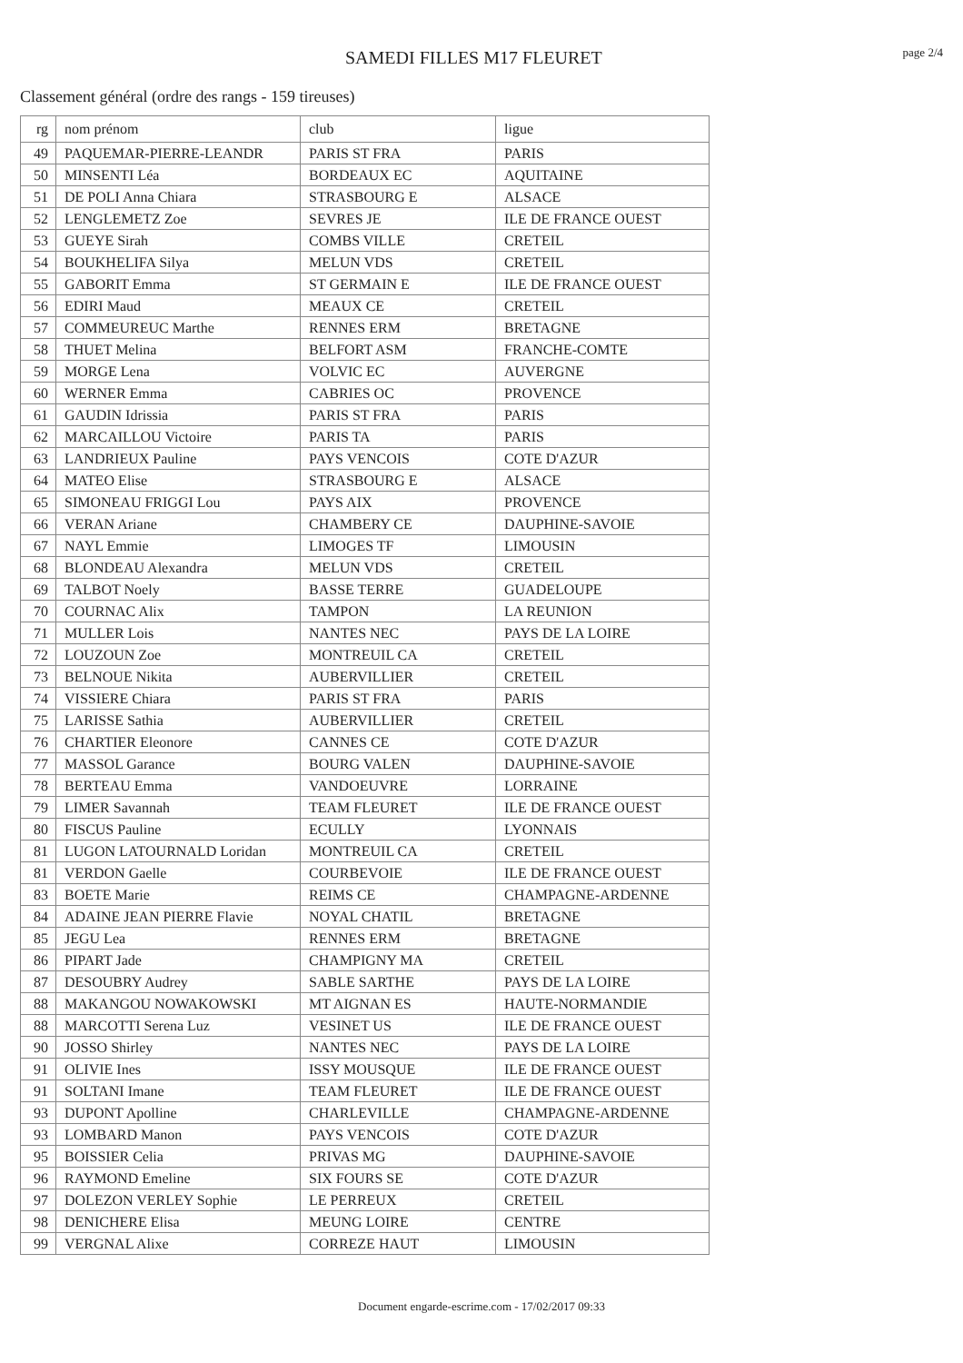SAMEDI FILLES M17 FLEURET
page 2/4
Classement général (ordre des rangs - 159 tireuses)
| rg | nom prénom | club | ligue |
| --- | --- | --- | --- |
| 49 | PAQUEMAR-PIERRE-LEANDR | PARIS ST FRA | PARIS |
| 50 | MINSENTI Léa | BORDEAUX EC | AQUITAINE |
| 51 | DE POLI Anna Chiara | STRASBOURG E | ALSACE |
| 52 | LENGLEMETZ Zoe | SEVRES JE | ILE DE FRANCE OUEST |
| 53 | GUEYE Sirah | COMBS VILLE | CRETEIL |
| 54 | BOUKHELIFA Silya | MELUN VDS | CRETEIL |
| 55 | GABORIT Emma | ST GERMAIN E | ILE DE FRANCE OUEST |
| 56 | EDIRI Maud | MEAUX CE | CRETEIL |
| 57 | COMMEUREUC Marthe | RENNES ERM | BRETAGNE |
| 58 | THUET Melina | BELFORT ASM | FRANCHE-COMTE |
| 59 | MORGE Lena | VOLVIC EC | AUVERGNE |
| 60 | WERNER Emma | CABRIES OC | PROVENCE |
| 61 | GAUDIN Idrissia | PARIS ST FRA | PARIS |
| 62 | MARCAILLOU Victoire | PARIS TA | PARIS |
| 63 | LANDRIEUX Pauline | PAYS VENCOIS | COTE D'AZUR |
| 64 | MATEO Elise | STRASBOURG E | ALSACE |
| 65 | SIMONEAU FRIGGI Lou | PAYS AIX | PROVENCE |
| 66 | VERAN Ariane | CHAMBERY CE | DAUPHINE-SAVOIE |
| 67 | NAYL Emmie | LIMOGES TF | LIMOUSIN |
| 68 | BLONDEAU Alexandra | MELUN VDS | CRETEIL |
| 69 | TALBOT Noely | BASSE TERRE | GUADELOUPE |
| 70 | COURNAC Alix | TAMPON | LA REUNION |
| 71 | MULLER Lois | NANTES NEC | PAYS DE LA LOIRE |
| 72 | LOUZOUN Zoe | MONTREUIL CA | CRETEIL |
| 73 | BELNOUE Nikita | AUBERVILLIER | CRETEIL |
| 74 | VISSIERE Chiara | PARIS ST FRA | PARIS |
| 75 | LARISSE Sathia | AUBERVILLIER | CRETEIL |
| 76 | CHARTIER Eleonore | CANNES CE | COTE D'AZUR |
| 77 | MASSOL Garance | BOURG VALEN | DAUPHINE-SAVOIE |
| 78 | BERTEAU Emma | VANDOEUVRE | LORRAINE |
| 79 | LIMER Savannah | TEAM FLEURET | ILE DE FRANCE OUEST |
| 80 | FISCUS Pauline | ECULLY | LYONNAIS |
| 81 | LUGON LATOURNALD Loridan | MONTREUIL CA | CRETEIL |
| 81 | VERDON Gaelle | COURBEVOIE | ILE DE FRANCE OUEST |
| 83 | BOETE Marie | REIMS CE | CHAMPAGNE-ARDENNE |
| 84 | ADAINE JEAN PIERRE Flavie | NOYAL CHATIL | BRETAGNE |
| 85 | JEGU Lea | RENNES ERM | BRETAGNE |
| 86 | PIPART Jade | CHAMPIGNY MA | CRETEIL |
| 87 | DESOUBRY Audrey | SABLE SARTHE | PAYS DE LA LOIRE |
| 88 | MAKANGOU NOWAKOWSKI | MT AIGNAN ES | HAUTE-NORMANDIE |
| 88 | MARCOTTI Serena Luz | VESINET US | ILE DE FRANCE OUEST |
| 90 | JOSSO Shirley | NANTES NEC | PAYS DE LA LOIRE |
| 91 | OLIVIE Ines | ISSY MOUSQUE | ILE DE FRANCE OUEST |
| 91 | SOLTANI Imane | TEAM FLEURET | ILE DE FRANCE OUEST |
| 93 | DUPONT Apolline | CHARLEVILLE | CHAMPAGNE-ARDENNE |
| 93 | LOMBARD Manon | PAYS VENCOIS | COTE D'AZUR |
| 95 | BOISSIER Celia | PRIVAS MG | DAUPHINE-SAVOIE |
| 96 | RAYMOND Emeline | SIX FOURS SE | COTE D'AZUR |
| 97 | DOLEZON VERLEY Sophie | LE PERREUX | CRETEIL |
| 98 | DENICHERE Elisa | MEUNG LOIRE | CENTRE |
| 99 | VERGNAL Alixe | CORREZE HAUT | LIMOUSIN |
Document engarde-escrime.com - 17/02/2017 09:33